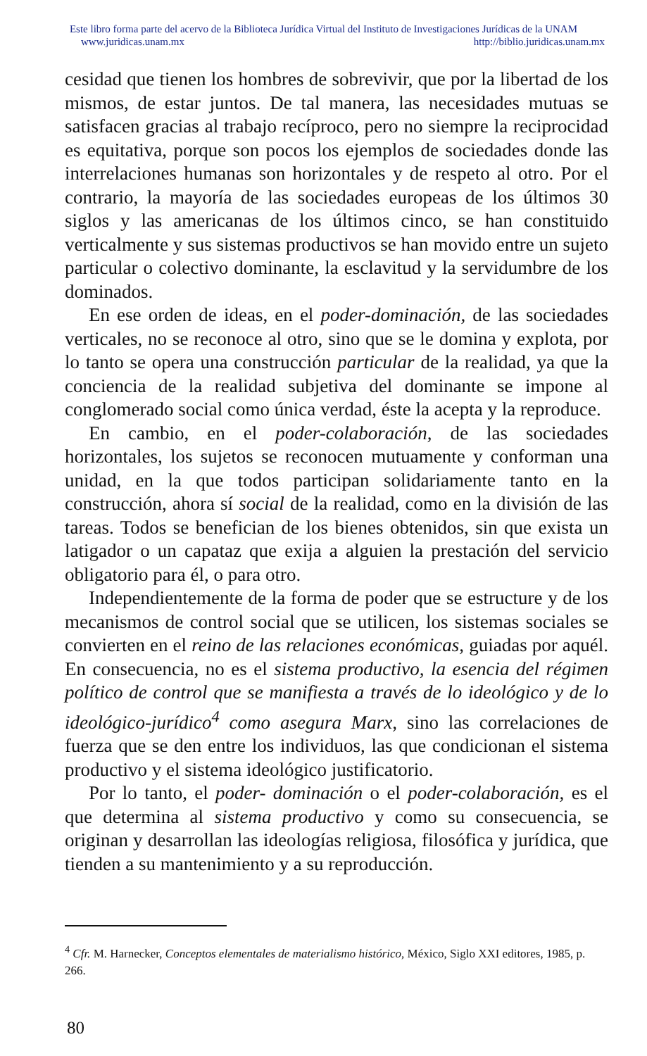Este libro forma parte del acervo de la Biblioteca Jurídica Virtual del Instituto de Investigaciones Jurídicas de la UNAM
www.juridicas.unam.mx http://biblio.juridicas.unam.mx
cesidad que tienen los hombres de sobrevivir, que por la libertad de los mismos, de estar juntos. De tal manera, las necesidades mutuas se satisfacen gracias al trabajo recíproco, pero no siempre la reciprocidad es equitativa, porque son pocos los ejemplos de sociedades donde las interrelaciones humanas son horizontales y de respeto al otro. Por el contrario, la mayoría de las sociedades europeas de los últimos 30 siglos y las americanas de los últimos cinco, se han constituido verticalmente y sus sistemas productivos se han movido entre un sujeto particular o colectivo dominante, la esclavitud y la servidumbre de los dominados.
En ese orden de ideas, en el poder-dominación, de las sociedades verticales, no se reconoce al otro, sino que se le domina y explota, por lo tanto se opera una construcción particular de la realidad, ya que la conciencia de la realidad subjetiva del dominante se impone al conglomerado social como única verdad, éste la acepta y la reproduce.
En cambio, en el poder-colaboración, de las sociedades horizontales, los sujetos se reconocen mutuamente y conforman una unidad, en la que todos participan solidariamente tanto en la construcción, ahora sí social de la realidad, como en la división de las tareas. Todos se benefician de los bienes obtenidos, sin que exista un latigador o un capataz que exija a alguien la prestación del servicio obligatorio para él, o para otro.
Independientemente de la forma de poder que se estructure y de los mecanismos de control social que se utilicen, los sistemas sociales se convierten en el reino de las relaciones económicas, guiadas por aquél. En consecuencia, no es el sistema productivo, la esencia del régimen político de control que se manifiesta a través de lo ideológico y de lo ideológico-jurídico<sup>4</sup> como asegura Marx, sino las correlaciones de fuerza que se den entre los individuos, las que condicionan el sistema productivo y el sistema ideológico justificatorio.
Por lo tanto, el poder- dominación o el poder-colaboración, es el que determina al sistema productivo y como su consecuencia, se originan y desarrollan las ideologías religiosa, filosófica y jurídica, que tienden a su mantenimiento y a su reproducción.
<sup>4</sup> Cfr. M. Harnecker, Conceptos elementales de materialismo histórico, México, Siglo XXI editores, 1985, p. 266.
80